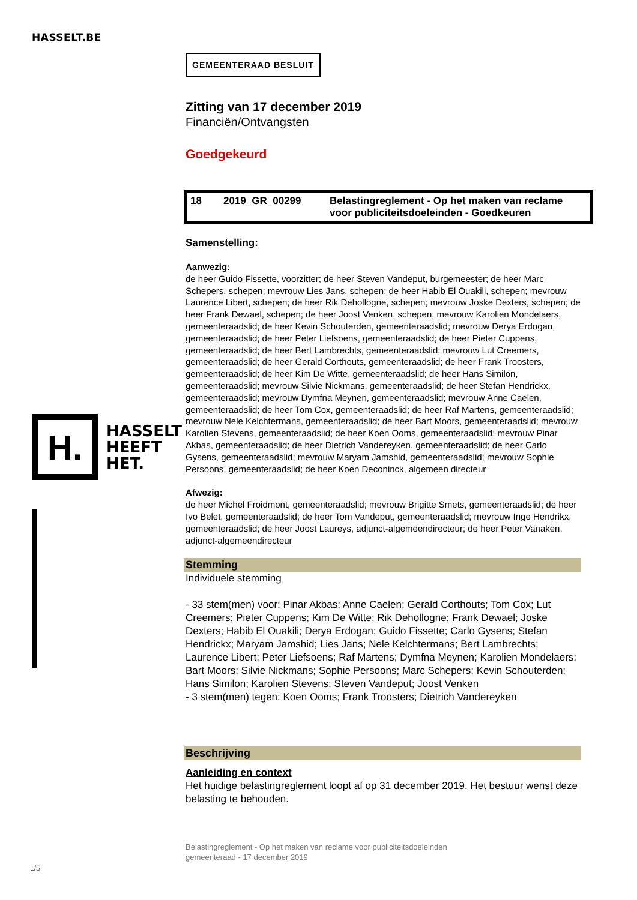HASSELT.BE
GEMEENTERAAD BESLUIT
Zitting van 17 december 2019
Financiën/Ontvangsten
Goedgekeurd
18 2019_GR_00299 Belastingreglement - Op het maken van reclame voor publiciteitsdoeleinden - Goedkeuren
Samenstelling:
Aanwezig:
de heer Guido Fissette, voorzitter; de heer Steven Vandeput, burgemeester; de heer Marc Schepers, schepen; mevrouw Lies Jans, schepen; de heer Habib El Ouakili, schepen; mevrouw Laurence Libert, schepen; de heer Rik Dehollogne, schepen; mevrouw Joske Dexters, schepen; de heer Frank Dewael, schepen; de heer Joost Venken, schepen; mevrouw Karolien Mondelaers, gemeenteraadslid; de heer Kevin Schouterden, gemeenteraadslid; mevrouw Derya Erdogan, gemeenteraadslid; de heer Peter Liefsoens, gemeenteraadslid; de heer Pieter Cuppens, gemeenteraadslid; de heer Bert Lambrechts, gemeenteraadslid; mevrouw Lut Creemers, gemeenteraadslid; de heer Gerald Corthouts, gemeenteraadslid; de heer Frank Troosters, gemeenteraadslid; de heer Kim De Witte, gemeenteraadslid; de heer Hans Similon, gemeenteraadslid; mevrouw Silvie Nickmans, gemeenteraadslid; de heer Stefan Hendrickx, gemeenteraadslid; mevrouw Dymfna Meynen, gemeenteraadslid; mevrouw Anne Caelen, gemeenteraadslid; de heer Tom Cox, gemeenteraadslid; de heer Raf Martens, gemeenteraadslid; mevrouw Nele Kelchtermans, gemeenteraadslid; de heer Bart Moors, gemeenteraadslid; mevrouw Karolien Stevens, gemeenteraadslid; de heer Koen Ooms, gemeenteraadslid; mevrouw Pinar Akbas, gemeenteraadslid; de heer Dietrich Vandereyken, gemeenteraadslid; de heer Carlo Gysens, gemeenteraadslid; mevrouw Maryam Jamshid, gemeenteraadslid; mevrouw Sophie Persoons, gemeenteraadslid; de heer Koen Deconinck, algemeen directeur
Afwezig:
de heer Michel Froidmont, gemeenteraadslid; mevrouw Brigitte Smets, gemeenteraadslid; de heer Ivo Belet, gemeenteraadslid; de heer Tom Vandeput, gemeenteraadslid; mevrouw Inge Hendrikx, gemeenteraadslid; de heer Joost Laureys, adjunct-algemeendirecteur; de heer Peter Vanaken, adjunct-algemeendirecteur
Stemming
Individuele stemming
- 33 stem(men) voor: Pinar Akbas; Anne Caelen; Gerald Corthouts; Tom Cox; Lut Creemers; Pieter Cuppens; Kim De Witte; Rik Dehollogne; Frank Dewael; Joske Dexters; Habib El Ouakili; Derya Erdogan; Guido Fissette; Carlo Gysens; Stefan Hendrickx; Maryam Jamshid; Lies Jans; Nele Kelchtermans; Bert Lambrechts; Laurence Libert; Peter Liefsoens; Raf Martens; Dymfna Meynen; Karolien Mondelaers; Bart Moors; Silvie Nickmans; Sophie Persoons; Marc Schepers; Kevin Schouterden; Hans Similon; Karolien Stevens; Steven Vandeput; Joost Venken
- 3 stem(men) tegen: Koen Ooms; Frank Troosters; Dietrich Vandereyken
Beschrijving
Aanleiding en context
Het huidige belastingreglement loopt af op 31 december 2019. Het bestuur wenst deze belasting te behouden.
H.
HASSELT
HEEFT
HET.
Belastingreglement - Op het maken van reclame voor publiciteitsdoeleinden
gemeenteraad - 17 december 2019
1/5